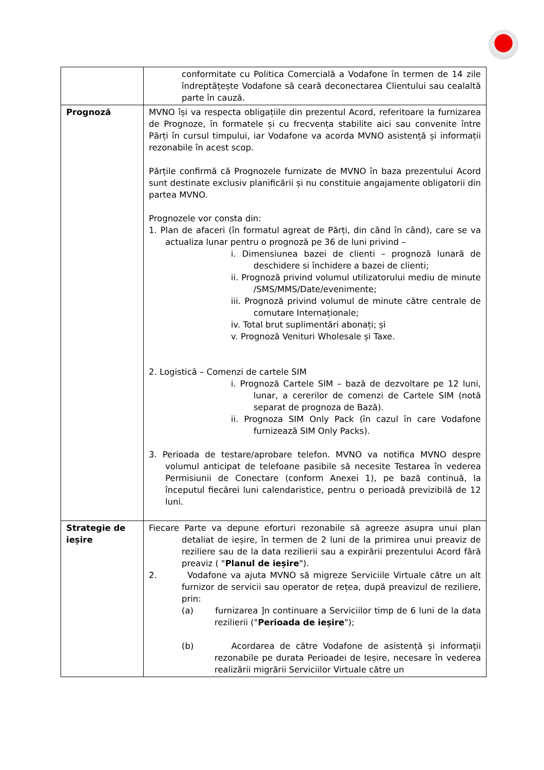| | conformitate cu Politica Comercială a Vodafone în termen de 14 zile îndreptățește Vodafone să ceară deconectarea Clientului sau cealaltă parte în cauză. |
| Prognoză | MVNO își va respecta obligațiile din prezentul Acord, referitoare la furnizarea de Prognoze, în formatele și cu frecvența stabilite aici sau convenite între Părți în cursul timpului, iar Vodafone va acorda MVNO asistență și informații rezonabile în acest scop. Părțile confirmă că Prognozele furnizate de MVNO în baza prezentului Acord sunt destinate exclusiv planificării și nu constituie angajamente obligatorii din partea MVNO. Prognozele vor consta din: 1. Plan de afaceri (în formatul agreat de Părți, din când în când), care se va actualiza lunar pentru o prognoză pe 36 de luni privind – i. Dimensiunea bazei de clienti – prognoză lunară de deschidere si închidere a bazei de clienti; ii. Prognoză privind volumul utilizatorului mediu de minute /SMS/MMS/Date/evenimente; iii. Prognoză privind volumul de minute către centrale de comutare Internaționale; iv. Total brut suplimentări abonați; și v. Prognoză Venituri Wholesale și Taxe. 2. Logistică – Comenzi de cartele SIM i. Prognoză Cartele SIM – bază de dezvoltare pe 12 luni, lunar, a cererilor de comenzi de Cartele SIM (notă separat de prognoza de Bază). ii. Prognoza SIM Only Pack (în cazul în care Vodafone furnizează SIM Only Packs). 3. Perioada de testare/aprobare telefon. MVNO va notifica MVNO despre volumul anticipat de telefoane pasibile să necesite Testarea în vederea Permisiunii de Conectare (conform Anexei 1), pe bază continuă, la începutul fiecărei luni calendaristice, pentru o perioadă previzibilă de 12 luni. |
| Strategie de ieșire | Fiecare Parte va depune eforturi rezonabile să agreeze asupra unui plan detaliat de ieșire, în termen de 2 luni de la primirea unui preaviz de reziliere sau de la data rezilierii sau a expirării prezentului Acord fără preaviz ( " Planul de ieșire "). 2. Vodafone va ajuta MVNO să migreze Serviciile Virtuale către un alt furnizor de servicii sau operator de rețea, după preavizul de reziliere, prin: (a) furnizarea ]n continuare a Serviciilor timp de 6 luni de la data rezilierii (" Perioada de ieșire "); (b) Acordarea de către Vodafone de asistență și informaţii rezonabile pe durata Perioadei de Ieșire, necesare în vederea realizării migrării Serviciilor Virtuale către un |